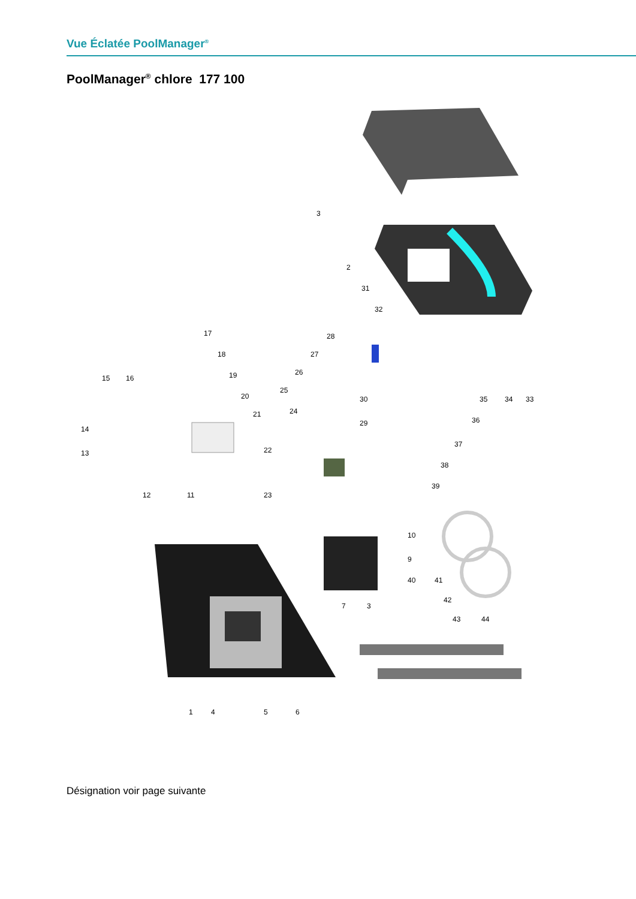Vue Éclatée PoolManager<sup>®</sup>
PoolManager<sup>®</sup> chlore 177 100
3
2
31
32
28
27
26
25
24
30
29
35
34
33
36
37
38
39
17
18
19
20
21
22
23
15
16
14
13
12
11
10
9
40
41
42
43
44
7
3
1
4
5
6
Désignation voir page suivante